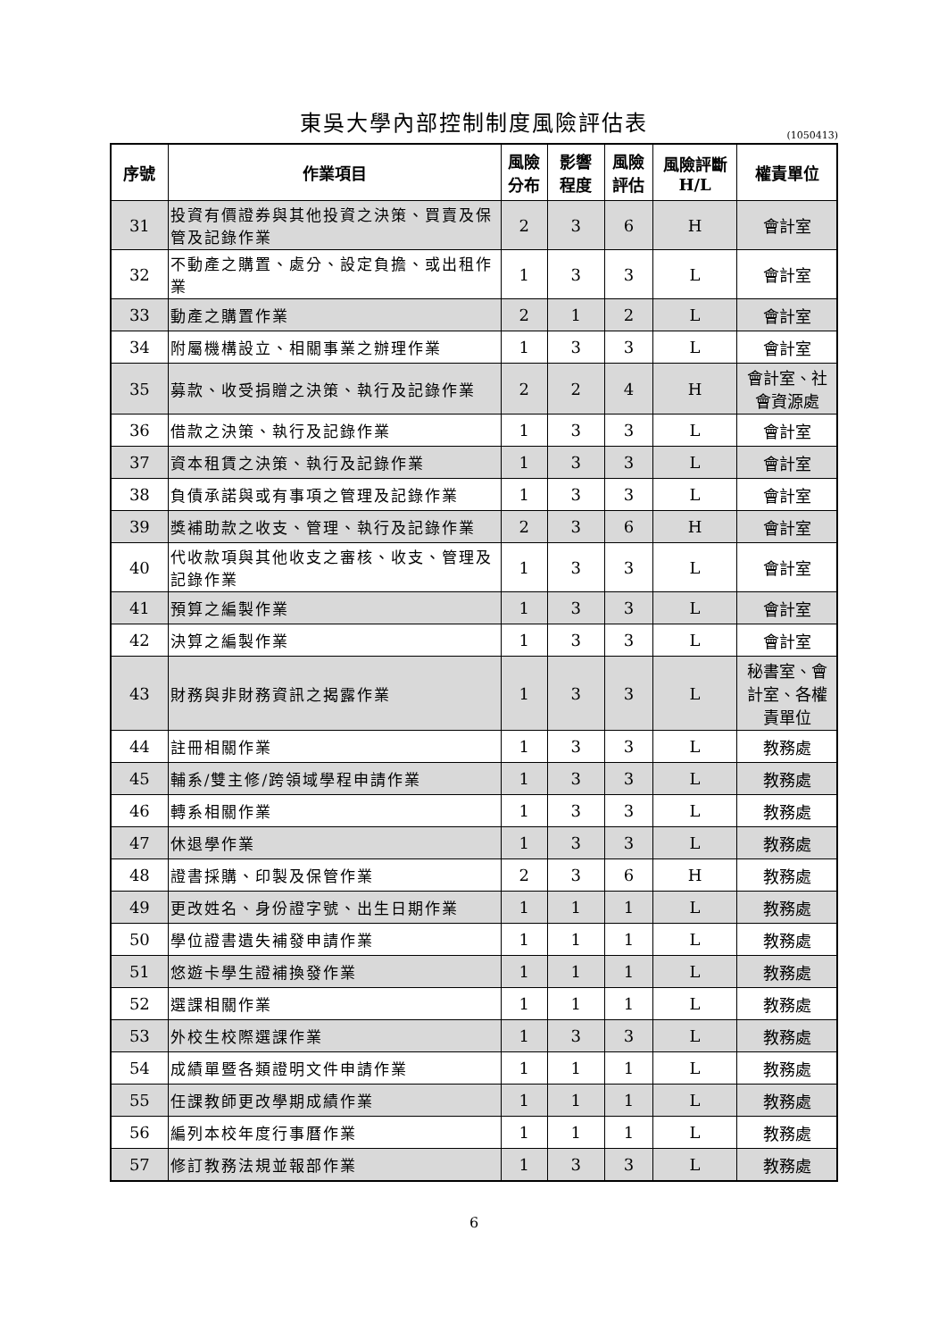東吳大學內部控制制度風險評估表
(1050413)
| 序號 | 作業項目 | 風險 分布 | 影響 程度 | 風險 評估 | 風險評斷 H/L | 權責單位 |
| --- | --- | --- | --- | --- | --- | --- |
| 31 | 投資有價證券與其他投資之決策、買賣及保管及記錄作業 | 2 | 3 | 6 | H | 會計室 |
| 32 | 不動產之購置、處分、設定負擔、或出租作業 | 1 | 3 | 3 | L | 會計室 |
| 33 | 動產之購置作業 | 2 | 1 | 2 | L | 會計室 |
| 34 | 附屬機構設立、相關事業之辦理作業 | 1 | 3 | 3 | L | 會計室 |
| 35 | 募款、收受捐贈之決策、執行及記錄作業 | 2 | 2 | 4 | H | 會計室、社會資源處 |
| 36 | 借款之決策、執行及記錄作業 | 1 | 3 | 3 | L | 會計室 |
| 37 | 資本租賃之決策、執行及記錄作業 | 1 | 3 | 3 | L | 會計室 |
| 38 | 負債承諾與或有事項之管理及記錄作業 | 1 | 3 | 3 | L | 會計室 |
| 39 | 獎補助款之收支、管理、執行及記錄作業 | 2 | 3 | 6 | H | 會計室 |
| 40 | 代收款項與其他收支之審核、收支、管理及記錄作業 | 1 | 3 | 3 | L | 會計室 |
| 41 | 預算之編製作業 | 1 | 3 | 3 | L | 會計室 |
| 42 | 決算之編製作業 | 1 | 3 | 3 | L | 會計室 |
| 43 | 財務與非財務資訊之揭露作業 | 1 | 3 | 3 | L | 秘書室、會計室、各權責單位 |
| 44 | 註冊相關作業 | 1 | 3 | 3 | L | 教務處 |
| 45 | 輔系/雙主修/跨領域學程申請作業 | 1 | 3 | 3 | L | 教務處 |
| 46 | 轉系相關作業 | 1 | 3 | 3 | L | 教務處 |
| 47 | 休退學作業 | 1 | 3 | 3 | L | 教務處 |
| 48 | 證書採購、印製及保管作業 | 2 | 3 | 6 | H | 教務處 |
| 49 | 更改姓名、身份證字號、出生日期作業 | 1 | 1 | 1 | L | 教務處 |
| 50 | 學位證書遺失補發申請作業 | 1 | 1 | 1 | L | 教務處 |
| 51 | 悠遊卡學生證補換發作業 | 1 | 1 | 1 | L | 教務處 |
| 52 | 選課相關作業 | 1 | 1 | 1 | L | 教務處 |
| 53 | 外校生校際選課作業 | 1 | 3 | 3 | L | 教務處 |
| 54 | 成績單暨各類證明文件申請作業 | 1 | 1 | 1 | L | 教務處 |
| 55 | 任課教師更改學期成績作業 | 1 | 1 | 1 | L | 教務處 |
| 56 | 編列本校年度行事曆作業 | 1 | 1 | 1 | L | 教務處 |
| 57 | 修訂教務法規並報部作業 | 1 | 3 | 3 | L | 教務處 |
6